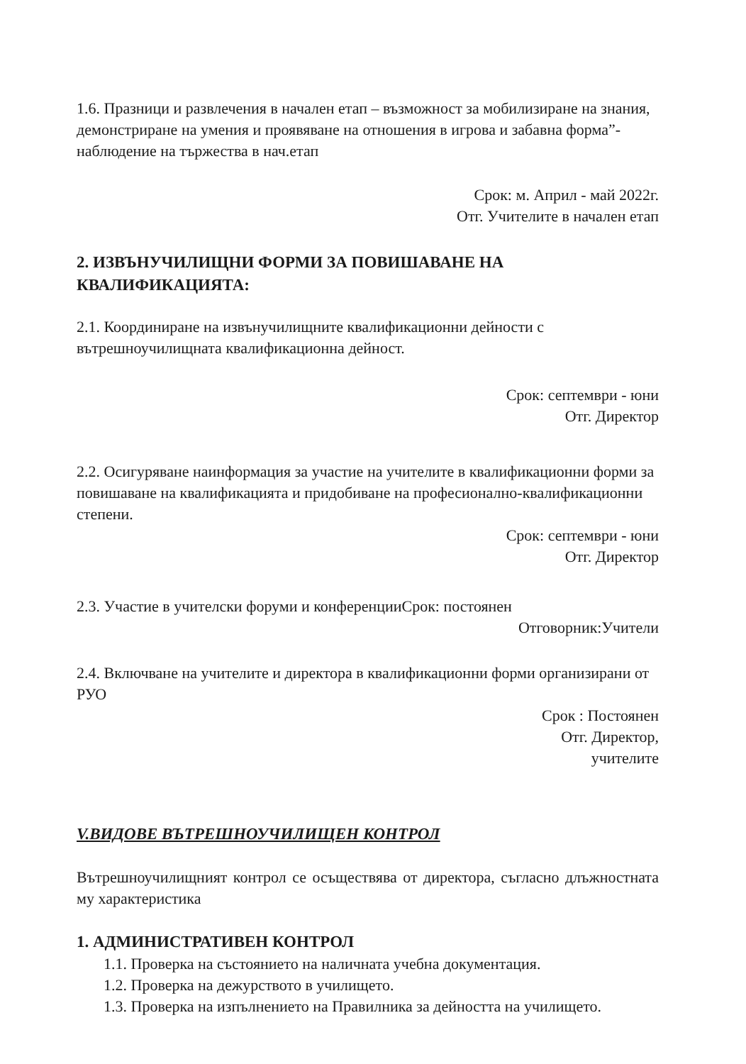1.6. Празници и развлечения в начален етап – възможност за мобилизиране на знания, демонстриране на умения и проявяване на отношения в игрова и забавна форма”- наблюдение на тържества в нач.етап
Срок: м. Април - май 2022г.
Отг. Учителите в начален етап
2. ИЗВЪНУЧИЛИЩНИ ФОРМИ ЗА ПОВИШАВАНЕ НА КВАЛИФИКАЦИЯТА:
2.1. Координиране на извънучилищните квалификационни дейности с вътрешноучилищната квалификационна дейност.
Срок: септември - юни
Отг. Директор
2.2. Осигуряване наинформация за участие на учителите в квалификационни форми за повишаване на квалификацията и придобиване на професионално-квалификационни степени.
Срок: септември - юни
Отг. Директор
2.3. Участие в учителски форуми и конференцииСрок: постоянен
Отговорник:Учители
2.4. Включване на учителите и директора в квалификационни форми организирани от РУО
Срок : Постоянен
Отг. Директор,
учителите
V.ВИДОВЕ ВЪТРЕШНОУЧИЛИЩЕН КОНТРОЛ
Вътрешноучилищният контрол се осъществява от директора, съгласно длъжностната му характеристика
1. АДМИНИСТРАТИВЕН КОНТРОЛ
1.1. Проверка на състоянието на наличната учебна документация.
1.2. Проверка на дежурството в училището.
1.3. Проверка на изпълнението на Правилника за дейността на училището.